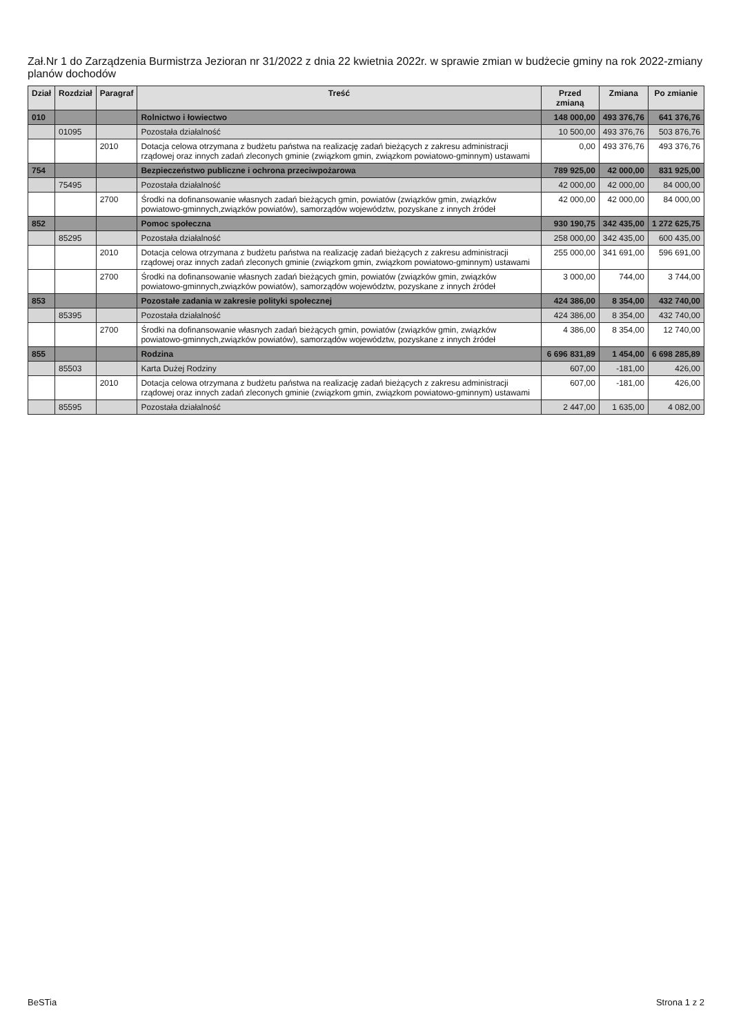Zał.Nr 1 do Zarządzenia Burmistrza Jezioran nr 31/2022 z dnia 22 kwietnia 2022r. w sprawie zmian w budżecie gminy na rok 2022-zmiany planów dochodów
| Dział | Rozdział | Paragraf | Treść | Przed zmianą | Zmiana | Po zmianie |
| --- | --- | --- | --- | --- | --- | --- |
| 010 | | | Rolnictwo i łowiectwo | 148 000,00 | 493 376,76 | 641 376,76 |
| | 01095 | | Pozostała działalność | 10 500,00 | 493 376,76 | 503 876,76 |
| | | 2010 | Dotacja celowa otrzymana z budżetu państwa na realizację zadań bieżących z zakresu administracji rządowej oraz innych zadań zleconych gminie (związkom gmin, związkom powiatowo-gminnym) ustawami | 0,00 | 493 376,76 | 493 376,76 |
| 754 | | | Bezpieczeństwo publiczne i ochrona przeciwpożarowa | 789 925,00 | 42 000,00 | 831 925,00 |
| | 75495 | | Pozostała działalność | 42 000,00 | 42 000,00 | 84 000,00 |
| | | 2700 | Środki na dofinansowanie własnych zadań bieżących gmin, powiatów (związków gmin, związków powiatowo-gminnych,związków powiatów), samorządów województw, pozyskane z innych źródeł | 42 000,00 | 42 000,00 | 84 000,00 |
| 852 | | | Pomoc społeczna | 930 190,75 | 342 435,00 | 1 272 625,75 |
| | 85295 | | Pozostała działalność | 258 000,00 | 342 435,00 | 600 435,00 |
| | | 2010 | Dotacja celowa otrzymana z budżetu państwa na realizację zadań bieżących z zakresu administracji rządowej oraz innych zadań zleconych gminie (związkom gmin, związkom powiatowo-gminnym) ustawami | 255 000,00 | 341 691,00 | 596 691,00 |
| | | 2700 | Środki na dofinansowanie własnych zadań bieżących gmin, powiatów (związków gmin, związków powiatowo-gminnych,związków powiatów), samorządów województw, pozyskane z innych źródeł | 3 000,00 | 744,00 | 3 744,00 |
| 853 | | | Pozostałe zadania w zakresie polityki społecznej | 424 386,00 | 8 354,00 | 432 740,00 |
| | 85395 | | Pozostała działalność | 424 386,00 | 8 354,00 | 432 740,00 |
| | | 2700 | Środki na dofinansowanie własnych zadań bieżących gmin, powiatów (związków gmin, związków powiatowo-gminnych,związków powiatów), samorządów województw, pozyskane z innych źródeł | 4 386,00 | 8 354,00 | 12 740,00 |
| 855 | | | Rodzina | 6 696 831,89 | 1 454,00 | 6 698 285,89 |
| | 85503 | | Karta Dużej Rodziny | 607,00 | -181,00 | 426,00 |
| | | 2010 | Dotacja celowa otrzymana z budżetu państwa na realizację zadań bieżących z zakresu administracji rządowej oraz innych zadań zleconych gminie (związkom gmin, związkom powiatowo-gminnym) ustawami | 607,00 | -181,00 | 426,00 |
| | 85595 | | Pozostała działalność | 2 447,00 | 1 635,00 | 4 082,00 |
BeSTia Strona 1 z 2